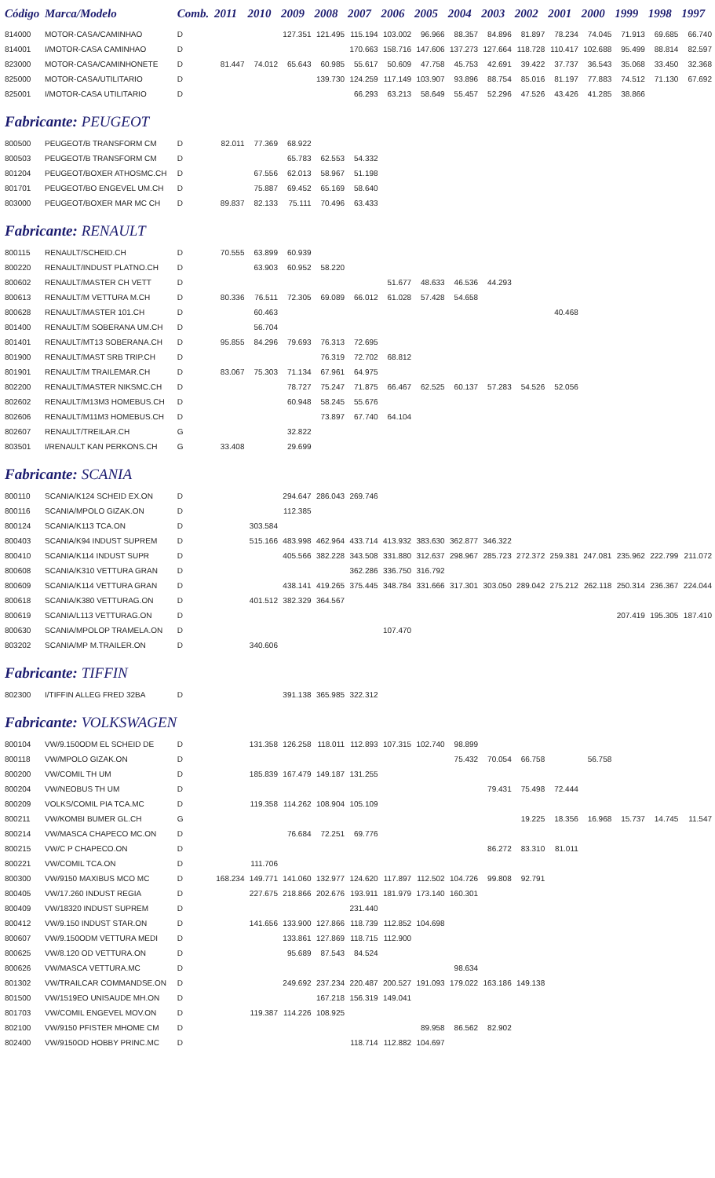| Código | Marca/Modelo | Comb. | 2011 | 2010 | 2009 | 2008 | 2007 | 2006 | 2005 | 2004 | 2003 | 2002 | 2001 | 2000 | 1999 | 1998 | 1997 |
| --- | --- | --- | --- | --- | --- | --- | --- | --- | --- | --- | --- | --- | --- | --- | --- | --- | --- |
| 814000 | MOTOR-CASA/CAMINHAO | D | | | 127.351 | 121.495 | 115.194 | 103.002 | 96.966 | 88.357 | 84.896 | 81.897 | 78.234 | 74.045 | 71.913 | 69.685 | 66.740 |
| 814001 | I/MOTOR-CASA CAMINHAO | D | | | | | 170.663 | 158.716 | 147.606 | 137.273 | 127.664 | 118.728 | 110.417 | 102.688 | 95.499 | 88.814 | 82.597 |
| 823000 | MOTOR-CASA/CAMINHONETE | D | 81.447 | 74.012 | 65.643 | 60.985 | 55.617 | 50.609 | 47.758 | 45.753 | 42.691 | 39.422 | 37.737 | 36.543 | 35.068 | 33.450 | 32.368 |
| 825000 | MOTOR-CASA/UTILITARIO | D | | | | 139.730 | 124.259 | 117.149 | 103.907 | 93.896 | 88.754 | 85.016 | 81.197 | 77.883 | 74.512 | 71.130 | 67.692 |
| 825001 | I/MOTOR-CASA UTILITARIO | D | | | | | 66.293 | 63.213 | 58.649 | 55.457 | 52.296 | 47.526 | 43.426 | 41.285 | 38.866 | | |
| Fabricante: PEUGEOT | | | | | | | | | | | | | | | | | |
| 800500 | PEUGEOT/B TRANSFORM CM | D | 82.011 | 77.369 | 68.922 | | | | | | | | | | | | |
| 800503 | PEUGEOT/B TRANSFORM CM | D | | | 65.783 | 62.553 | 54.332 | | | | | | | | | | |
| 801204 | PEUGEOT/BOXER ATHOSMC.CH | D | | 67.556 | 62.013 | 58.967 | 51.198 | | | | | | | | | | |
| 801701 | PEUGEOT/BO ENGEVEL UM.CH | D | | 75.887 | 69.452 | 65.169 | 58.640 | | | | | | | | | | |
| 803000 | PEUGEOT/BOXER MAR MC CH | D | 89.837 | 82.133 | 75.111 | 70.496 | 63.433 | | | | | | | | | | |
| Fabricante: RENAULT | | | | | | | | | | | | | | | | | |
| 800115 | RENAULT/SCHEID.CH | D | 70.555 | 63.899 | 60.939 | | | | | | | | | | | | |
| 800220 | RENAULT/INDUST PLATNO.CH | D | | 63.903 | 60.952 | 58.220 | | | | | | | | | | | |
| 800602 | RENAULT/MASTER CH VETT | D | | | | | | 51.677 | 48.633 | 46.536 | 44.293 | | | | | | |
| 800613 | RENAULT/M VETTURA M.CH | D | 80.336 | 76.511 | 72.305 | 69.089 | 66.012 | 61.028 | 57.428 | 54.658 | | | | | | | |
| 800628 | RENAULT/MASTER 101.CH | D | | 60.463 | | | | | | | | | 40.468 | | | | |
| 801400 | RENAULT/M SOBERANA UM.CH | D | | 56.704 | | | | | | | | | | | | | |
| 801401 | RENAULT/MT13 SOBERANA.CH | D | 95.855 | 84.296 | 79.693 | 76.313 | 72.695 | | | | | | | | | | |
| 801900 | RENAULT/MAST SRB TRIP.CH | D | | | | 76.319 | 72.702 | 68.812 | | | | | | | | | |
| 801901 | RENAULT/M TRAILEMAR.CH | D | 83.067 | 75.303 | 71.134 | 67.961 | 64.975 | | | | | | | | | | |
| 802200 | RENAULT/MASTER NIKSMC.CH | D | | | 78.727 | 75.247 | 71.875 | 66.467 | 62.525 | 60.137 | 57.283 | 54.526 | 52.056 | | | | |
| 802602 | RENAULT/M13M3 HOMEBUS.CH | D | | | 60.948 | 58.245 | 55.676 | | | | | | | | | | |
| 802606 | RENAULT/M11M3 HOMEBUS.CH | D | | | | 73.897 | 67.740 | 64.104 | | | | | | | | | |
| 802607 | RENAULT/TREILAR.CH | G | | | 32.822 | | | | | | | | | | | | |
| 803501 | I/RENAULT KAN PERKONS.CH | G | 33.408 | | 29.699 | | | | | | | | | | | | |
| Fabricante: SCANIA | | | | | | | | | | | | | | | | | |
| 800110 | SCANIA/K124 SCHEID EX.ON | D | | | 294.647 | 286.043 | 269.746 | | | | | | | | | | |
| 800116 | SCANIA/MPOLO GIZAK.ON | D | | | 112.385 | | | | | | | | | | | | |
| 800124 | SCANIA/K113 TCA.ON | D | | 303.584 | | | | | | | | | | | | | |
| 800403 | SCANIA/K94 INDUST SUPREM | D | | 515.166 | 483.998 | 462.964 | 433.714 | 413.932 | 383.630 | 362.877 | 346.322 | | | | | | |
| 800410 | SCANIA/K114 INDUST SUPR | D | | | 405.566 | 382.228 | 343.508 | 331.880 | 312.637 | 298.967 | 285.723 | 272.372 | 259.381 | 247.081 | 235.962 | 222.799 | 211.072 |
| 800608 | SCANIA/K310 VETTURA GRAN | D | | | | | 362.286 | 336.750 | 316.792 | | | | | | | | |
| 800609 | SCANIA/K114 VETTURA GRAN | D | | | 438.141 | 419.265 | 375.445 | 348.784 | 331.666 | 317.301 | 303.050 | 289.042 | 275.212 | 262.118 | 250.314 | 236.367 | 224.044 |
| 800618 | SCANIA/K380 VETTURAG.ON | D | | 401.512 | 382.329 | 364.567 | | | | | | | | | | | |
| 800619 | SCANIA/L113 VETTURAG.ON | D | | | | | | | | | | | | | 207.419 | 195.305 | 187.410 |
| 800630 | SCANIA/MPOLOP TRAMELA.ON | D | | | | | | 107.470 | | | | | | | | | |
| 803202 | SCANIA/MP M.TRAILER.ON | D | | 340.606 | | | | | | | | | | | | | |
| Fabricante: TIFFIN | | | | | | | | | | | | | | | | | |
| 802300 | I/TIFFIN ALLEG FRED 32BA | D | | | 391.138 | 365.985 | 322.312 | | | | | | | | | | |
| Fabricante: VOLKSWAGEN | | | | | | | | | | | | | | | | | |
| 800104 | VW/9.150ODM EL SCHEID DE | D | | 131.358 | 126.258 | 118.011 | 112.893 | 107.315 | 102.740 | 98.899 | | | | | | | |
| 800118 | VW/MPOLO GIZAK.ON | D | | | | | | | | 75.432 | 70.054 | 66.758 | | 56.758 | | | |
| 800200 | VW/COMIL TH UM | D | | 185.839 | 167.479 | 149.187 | 131.255 | | | | | | | | | | |
| 800204 | VW/NEOBUS TH UM | D | | | | | | | | | 79.431 | 75.498 | 72.444 | | | | |
| 800209 | VOLKS/COMIL PIA TCA.MC | D | | 119.358 | 114.262 | 108.904 | 105.109 | | | | | | | | | | |
| 800211 | VW/KOMBI BUMER GL.CH | G | | | | | | | | | | 19.225 | 18.356 | 16.968 | 15.737 | 14.745 | 11.547 |
| 800214 | VW/MASCA CHAPECO MC.ON | D | | | 76.684 | 72.251 | 69.776 | | | | | | | | | | |
| 800215 | VW/C P CHAPECO.ON | D | | | | | | | | | 86.272 | 83.310 | 81.011 | | | | |
| 800221 | VW/COMIL TCA.ON | D | | 111.706 | | | | | | | | | | | | | |
| 800300 | VW/9150 MAXIBUS MCO MC | D | 168.234 | 149.771 | 141.060 | 132.977 | 124.620 | 117.897 | 112.502 | 104.726 | 99.808 | 92.791 | | | | | |
| 800405 | VW/17.260 INDUST REGIA | D | | 227.675 | 218.866 | 202.676 | 193.911 | 181.979 | 173.140 | 160.301 | | | | | | | |
| 800409 | VW/18320 INDUST SUPREM | D | | | | | 231.440 | | | | | | | | | | |
| 800412 | VW/9.150 INDUST STAR.ON | D | | 141.656 | 133.900 | 127.866 | 118.739 | 112.852 | 104.698 | | | | | | | | |
| 800607 | VW/9.150ODM VETTURA MEDI | D | | | 133.861 | 127.869 | 118.715 | 112.900 | | | | | | | | | |
| 800625 | VW/8.120 OD VETTURA.ON | D | | | 95.689 | 87.543 | 84.524 | | | | | | | | | | |
| 800626 | VW/MASCA VETTURA.MC | D | | | | | | | | 98.634 | | | | | | | |
| 801302 | VW/TRAILCAR COMMANDSE.ON | D | | | 249.692 | 237.234 | 220.487 | 200.527 | 191.093 | 179.022 | 163.186 | 149.138 | | | | | |
| 801500 | VW/1519EO UNISAUDE MH.ON | D | | | | 167.218 | 156.319 | 149.041 | | | | | | | | | |
| 801703 | VW/COMIL ENGEVEL MOV.ON | D | | 119.387 | 114.226 | 108.925 | | | | | | | | | | | |
| 802100 | VW/9150 PFISTER MHOME CM | D | | | | | | | 89.958 | 86.562 | 82.902 | | | | | | |
| 802400 | VW/9150OD HOBBY PRINC.MC | D | | | | | 118.714 | 112.882 | 104.697 | | | | | | | | |